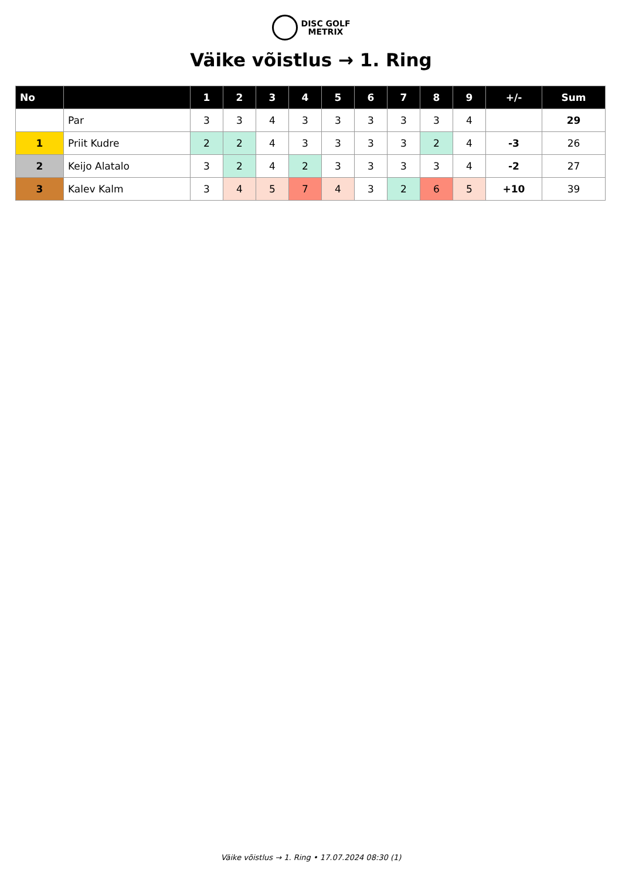DISC GOLF
METRIX
Väike võistlus → 1. Ring
| No | | 1 | 2 | 3 | 4 | 5 | 6 | 7 | 8 | 9 | +/- | Sum |
| --- | --- | --- | --- | --- | --- | --- | --- | --- | --- | --- | --- | --- |
| | Par | 3 | 3 | 4 | 3 | 3 | 3 | 3 | 3 | 4 | | 29 |
| 1 | Priit Kudre | 2 | 2 | 4 | 3 | 3 | 3 | 3 | 2 | 4 | -3 | 26 |
| 2 | Keijo Alatalo | 3 | 2 | 4 | 2 | 3 | 3 | 3 | 3 | 4 | -2 | 27 |
| 3 | Kalev Kalm | 3 | 4 | 5 | 7 | 4 | 3 | 2 | 6 | 5 | +10 | 39 |
Väike võistlus → 1. Ring • 17.07.2024 08:30 (1)